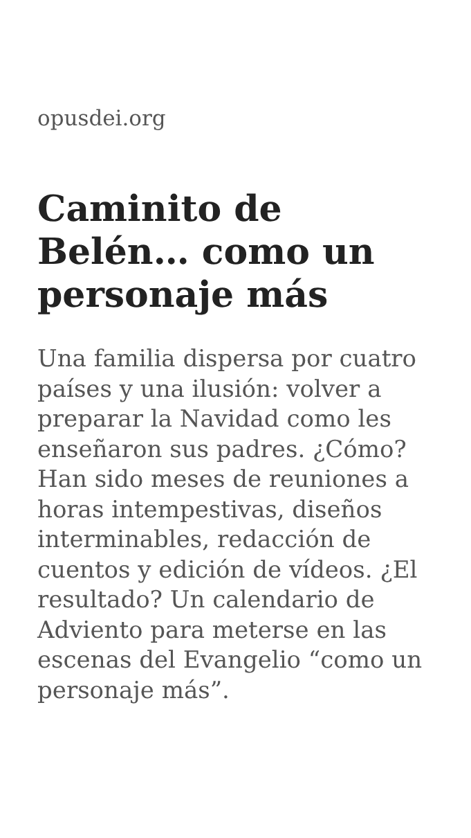opusdei.org
Caminito de Belén… como un personaje más
Una familia dispersa por cuatro países y una ilusión: volver a preparar la Navidad como les enseñaron sus padres. ¿Cómo? Han sido meses de reuniones a horas intempestivas, diseños interminables, redacción de cuentos y edición de vídeos. ¿El resultado? Un calendario de Adviento para meterse en las escenas del Evangelio “como un personaje más”.